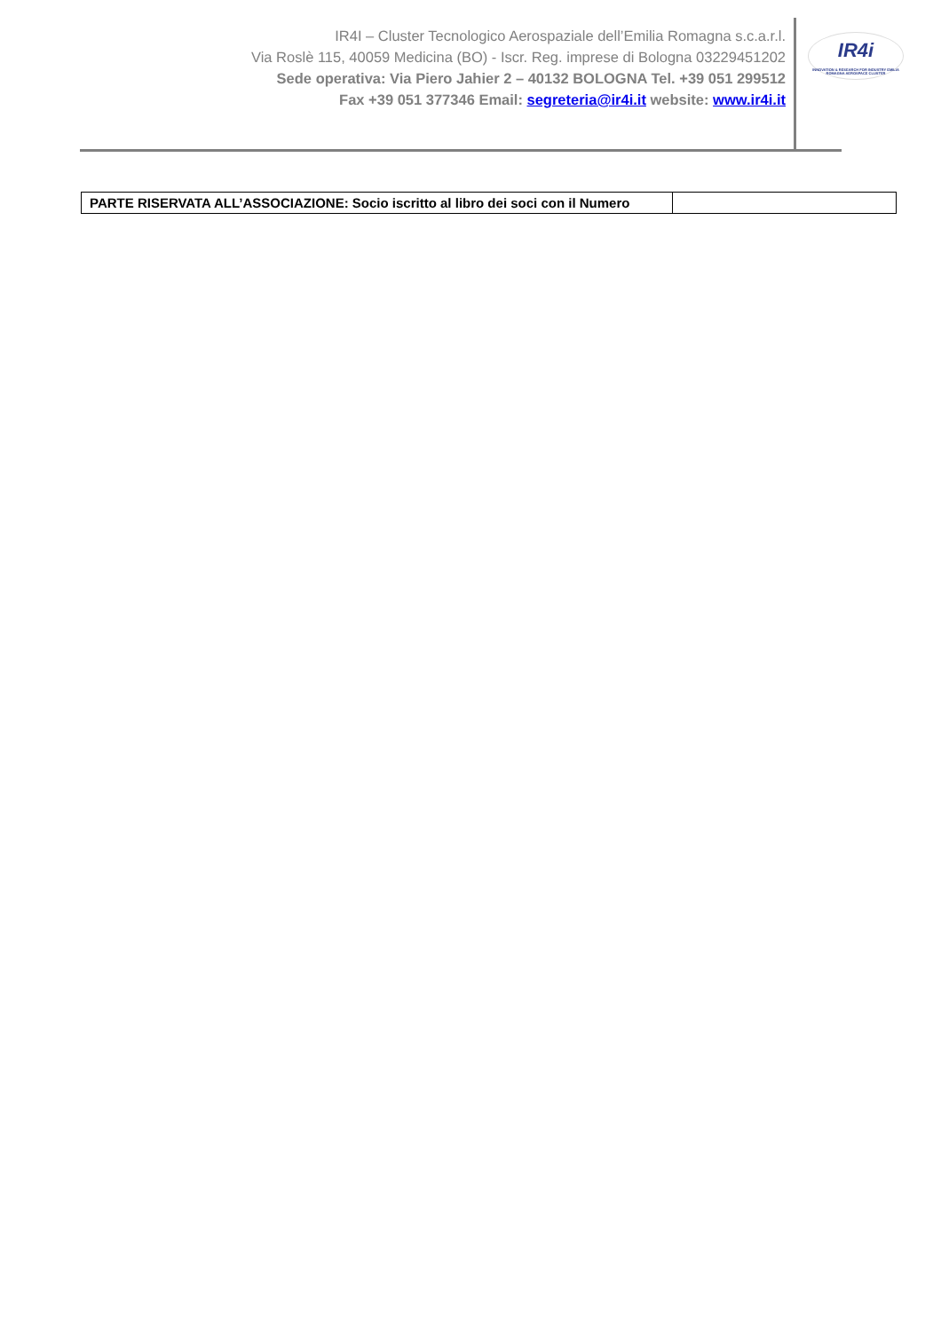IR4I – Cluster Tecnologico Aerospaziale dell’Emilia Romagna s.c.a.r.l.
Via Roslè 115, 40059 Medicina (BO) - Iscr. Reg. imprese di Bologna 03229451202
Sede operativa: Via Piero Jahier 2 – 40132 BOLOGNA Tel. +39 051 299512
Fax +39 051 377346 Email: segreteria@ir4i.it website: www.ir4i.it
IR4i
INNOVATION & RESEARCH FOR INDUSTRY EMILIA ROMAGNA AEROSPACE CLUSTER
| PARTE RISERVATA ALL’ASSOCIAZIONE: Socio iscritto al libro dei soci con il Numero | |